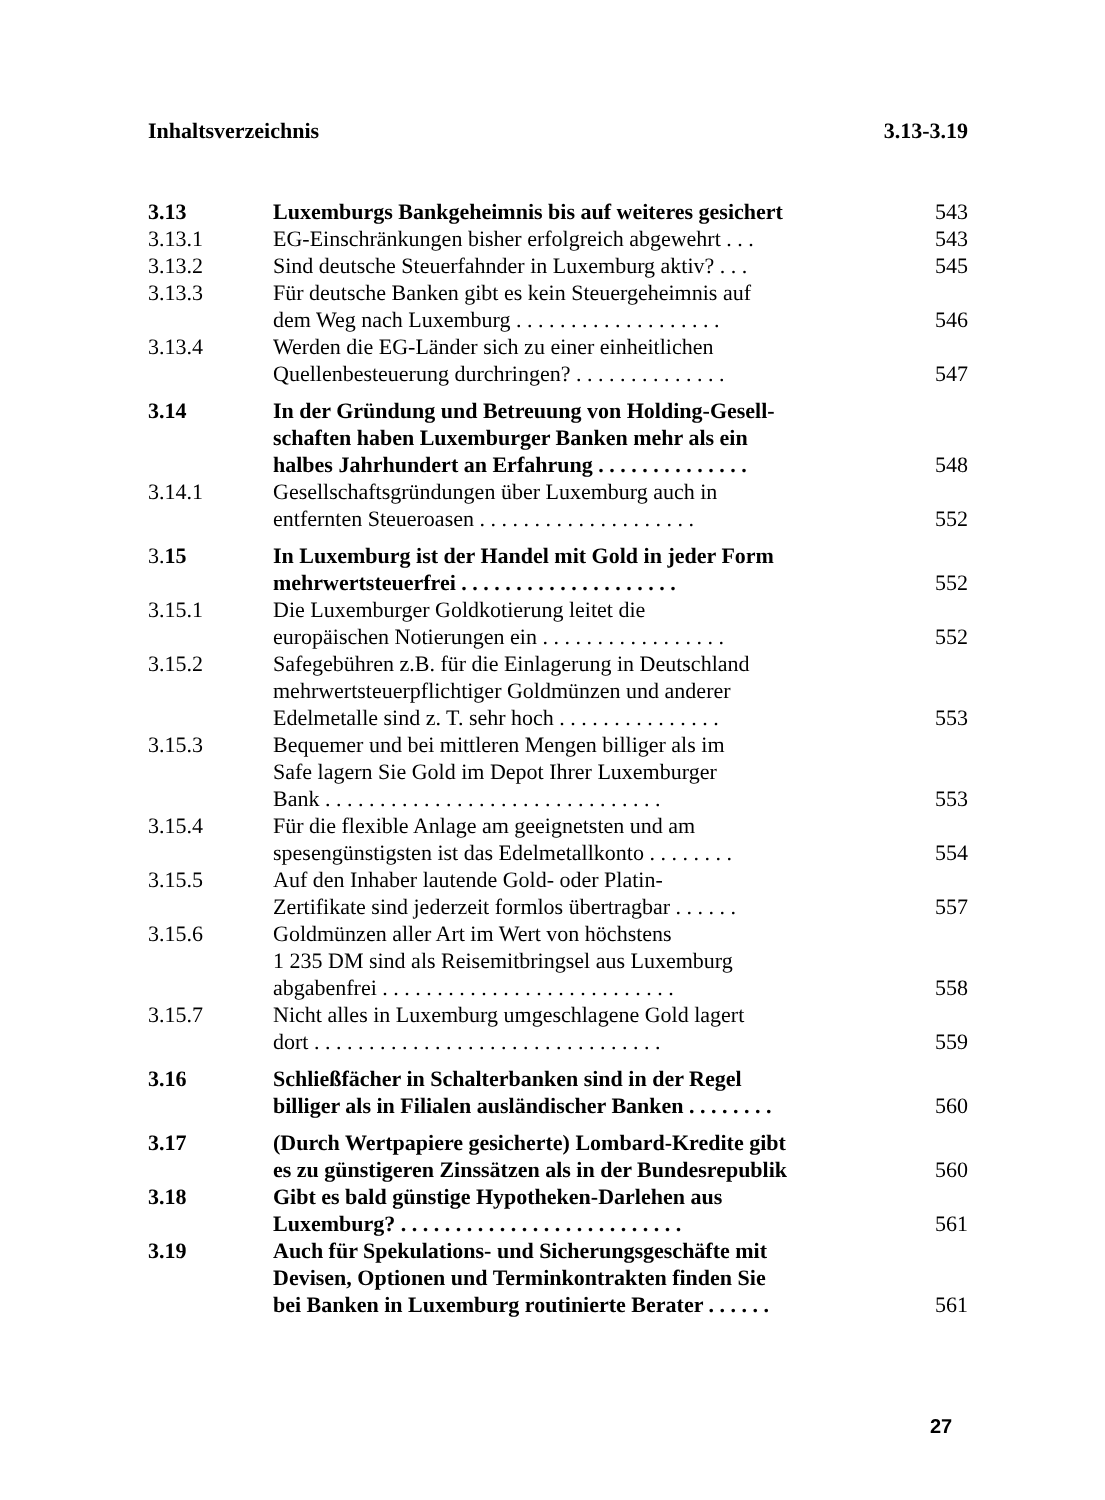Inhaltsverzeichnis 3.13-3.19
3.13 Luxemburgs Bankgeheimnis bis auf weiteres gesichert 543
3.13.1 EG-Einschränkungen bisher erfolgreich abgewehrt . . . 543
3.13.2 Sind deutsche Steuerfahnder in Luxemburg aktiv? . . . 545
3.13.3 Für deutsche Banken gibt es kein Steuergeheimnis auf
dem Weg nach Luxemburg . . . . . . . . . . . . . . . . . . . 546
3.13.4 Werden die EG-Länder sich zu einer einheitlichen
Quellenbesteuerung durchringen? . . . . . . . . . . . . . . 547
3.14 In der Gründung und Betreuung von Holding-Gesell-
schaften haben Luxemburger Banken mehr als ein
halbes Jahrhundert an Erfahrung . . . . . . . . . . . . . . 548
3.14.1 Gesellschaftsgründungen über Luxemburg auch in
entfernten Steueroasen . . . . . . . . . . . . . . . . . . . . 552
3.15 In Luxemburg ist der Handel mit Gold in jeder Form
mehrwertsteuerfrei . . . . . . . . . . . . . . . . . . . . 552
3.15.1 Die Luxemburger Goldkotierung leitet die
europäischen Notierungen ein . . . . . . . . . . . . . . . . . 552
3.15.2 Safegebühren z.B. für die Einlagerung in Deutschland
mehrwertsteuerpflichtiger Goldmünzen und anderer
Edelmetalle sind z. T. sehr hoch . . . . . . . . . . . . . . . 553
3.15.3 Bequemer und bei mittleren Mengen billiger als im
Safe lagern Sie Gold im Depot Ihrer Luxemburger
Bank . . . . . . . . . . . . . . . . . . . . . . . . . . . . . . . 553
3.15.4 Für die flexible Anlage am geeignetsten und am
spesengünstigsten ist das Edelmetallkonto . . . . . . . . 554
3.15.5 Auf den Inhaber lautende Gold- oder Platin-
Zertifikate sind jederzeit formlos übertragbar . . . . . . 557
3.15.6 Goldmünzen aller Art im Wert von höchstens
1 235 DM sind als Reisemitbringsel aus Luxemburg
abgabenfrei . . . . . . . . . . . . . . . . . . . . . . . . . . . 558
3.15.7 Nicht alles in Luxemburg umgeschlagene Gold lagert
dort . . . . . . . . . . . . . . . . . . . . . . . . . . . . . . . . 559
3.16 Schließfächer in Schalterbanken sind in der Regel
billiger als in Filialen ausländischer Banken . . . . . . . . 560
3.17 (Durch Wertpapiere gesicherte) Lombard-Kredite gibt
es zu günstigeren Zinssätzen als in der Bundesrepublik 560
3.18 Gibt es bald günstige Hypotheken-Darlehen aus
Luxemburg? . . . . . . . . . . . . . . . . . . . . . . . . . . 561
3.19 Auch für Spekulations- und Sicherungsgeschäfte mit
Devisen, Optionen und Terminkontrakten finden Sie
bei Banken in Luxemburg routinierte Berater . . . . . . 561
27